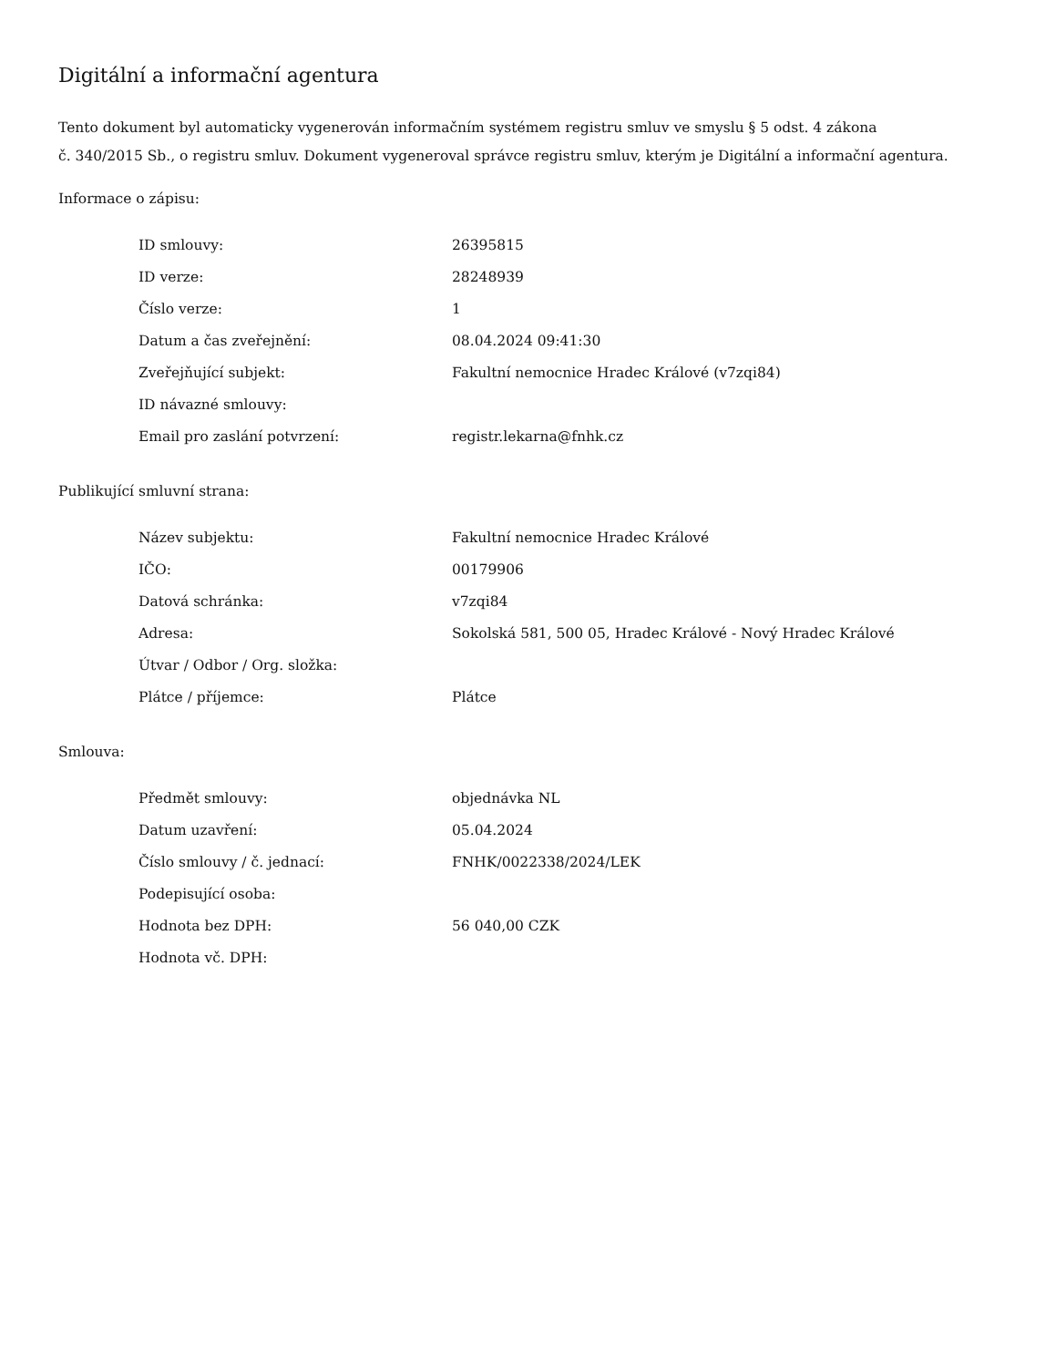Digitální a informační agentura
Tento dokument byl automaticky vygenerován informačním systémem registru smluv ve smyslu § 5 odst. 4 zákona
č. 340/2015 Sb., o registru smluv. Dokument vygeneroval správce registru smluv, kterým je Digitální a informační agentura.
Informace o zápisu:
| ID smlouvy: | 26395815 |
| ID verze: | 28248939 |
| Číslo verze: | 1 |
| Datum a čas zveřejnění: | 08.04.2024 09:41:30 |
| Zveřejňující subjekt: | Fakultní nemocnice Hradec Králové (v7zqi84) |
| ID návazné smlouvy: | |
| Email pro zaslání potvrzení: | registr.lekarna@fnhk.cz |
Publikující smluvní strana:
| Název subjektu: | Fakultní nemocnice Hradec Králové |
| IČO: | 00179906 |
| Datová schránka: | v7zqi84 |
| Adresa: | Sokolská 581, 500 05, Hradec Králové - Nový Hradec Králové |
| Útvar / Odbor / Org. složka: | |
| Plátce / příjemce: | Plátce |
Smlouva:
| Předmět smlouvy: | objednávka NL |
| Datum uzavření: | 05.04.2024 |
| Číslo smlouvy / č. jednací: | FNHK/0022338/2024/LEK |
| Podepisující osoba: | |
| Hodnota bez DPH: | 56 040,00 CZK |
| Hodnota vč. DPH: | |